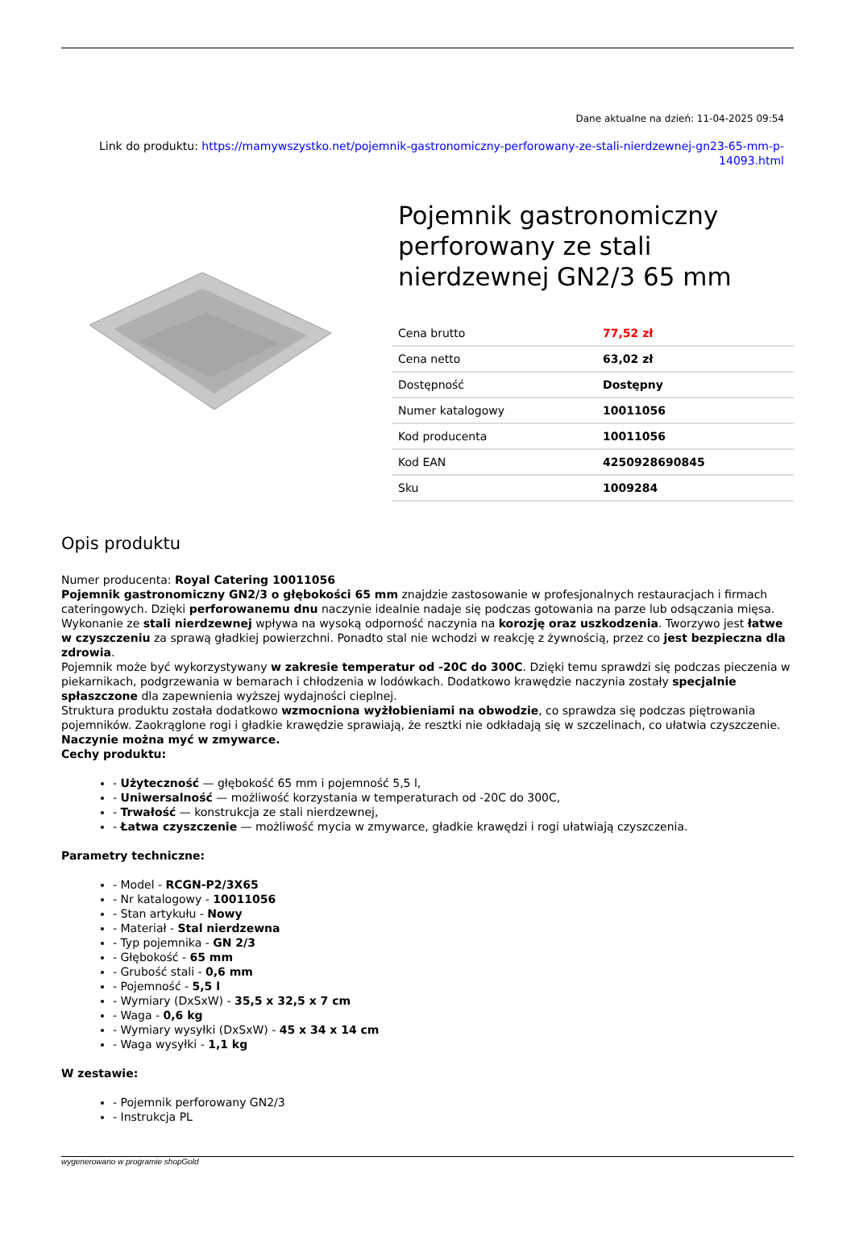Dane aktualne na dzień: 11-04-2025 09:54
Link do produktu: https://mamywszystko.net/pojemnik-gastronomiczny-perforowany-ze-stali-nierdzewnej-gn23-65-mm-p-14093.html
Pojemnik gastronomiczny perforowany ze stali nierdzewnej GN2/3 65 mm
| Cena brutto | 77,52 zł |
| Cena netto | 63,02 zł |
| Dostępność | Dostępny |
| Numer katalogowy | 10011056 |
| Kod producenta | 10011056 |
| Kod EAN | 4250928690845 |
| Sku | 1009284 |
Opis produktu
Numer producenta: Royal Catering 10011056
Pojemnik gastronomiczny GN2/3 o głębokości 65 mm znajdzie zastosowanie w profesjonalnych restauracjach i firmach cateringowych. Dzięki perforowanemu dnu naczynie idealnie nadaje się podczas gotowania na parze lub odsączania mięsa. Wykonanie ze stali nierdzewnej wpływa na wysoką odporność naczynia na korozję oraz uszkodzenia. Tworzywo jest łatwe w czyszczeniu za sprawą gładkiej powierzchni. Ponadto stal nie wchodzi w reakcję z żywnością, przez co jest bezpieczna dla zdrowia.
Pojemnik może być wykorzystywany w zakresie temperatur od -20C do 300C. Dzięki temu sprawdzi się podczas pieczenia w piekarnikach, podgrzewania w bemarach i chłodzenia w lodówkach. Dodatkowo krawędzie naczynia zostały specjalnie spłaszczone dla zapewnienia wyższej wydajności cieplnej.
Struktura produktu została dodatkowo wzmocniona wyżłobieniami na obwodzie, co sprawdza się podczas piętrowania pojemników. Zaokrąglone rogi i gładkie krawędzie sprawiają, że resztki nie odkładają się w szczelinach, co ułatwia czyszczenie. Naczynie można myć w zmywarce.
Cechy produktu:
- Użyteczność — głębokość 65 mm i pojemność 5,5 l,
- Uniwersalność — możliwość korzystania w temperaturach od -20C do 300C,
- Trwałość — konstrukcja ze stali nierdzewnej,
- Łatwa czyszczenie — możliwość mycia w zmywarce, gładkie krawędzi i rogi ułatwiają czyszczenia.
Parametry techniczne:
- Model - RCGN-P2/3X65
- Nr katalogowy - 10011056
- Stan artykułu - Nowy
- Materiał - Stal nierdzewna
- Typ pojemnika - GN 2/3
- Głębokość - 65 mm
- Grubość stali - 0,6 mm
- Pojemność - 5,5 l
- Wymiary (DxSxW) - 35,5 x 32,5 x 7 cm
- Waga - 0,6 kg
- Wymiary wysyłki (DxSxW) - 45 x 34 x 14 cm
- Waga wysyłki - 1,1 kg
W zestawie:
- Pojemnik perforowany GN2/3
- Instrukcja PL
wygenerowano w programie shopGold